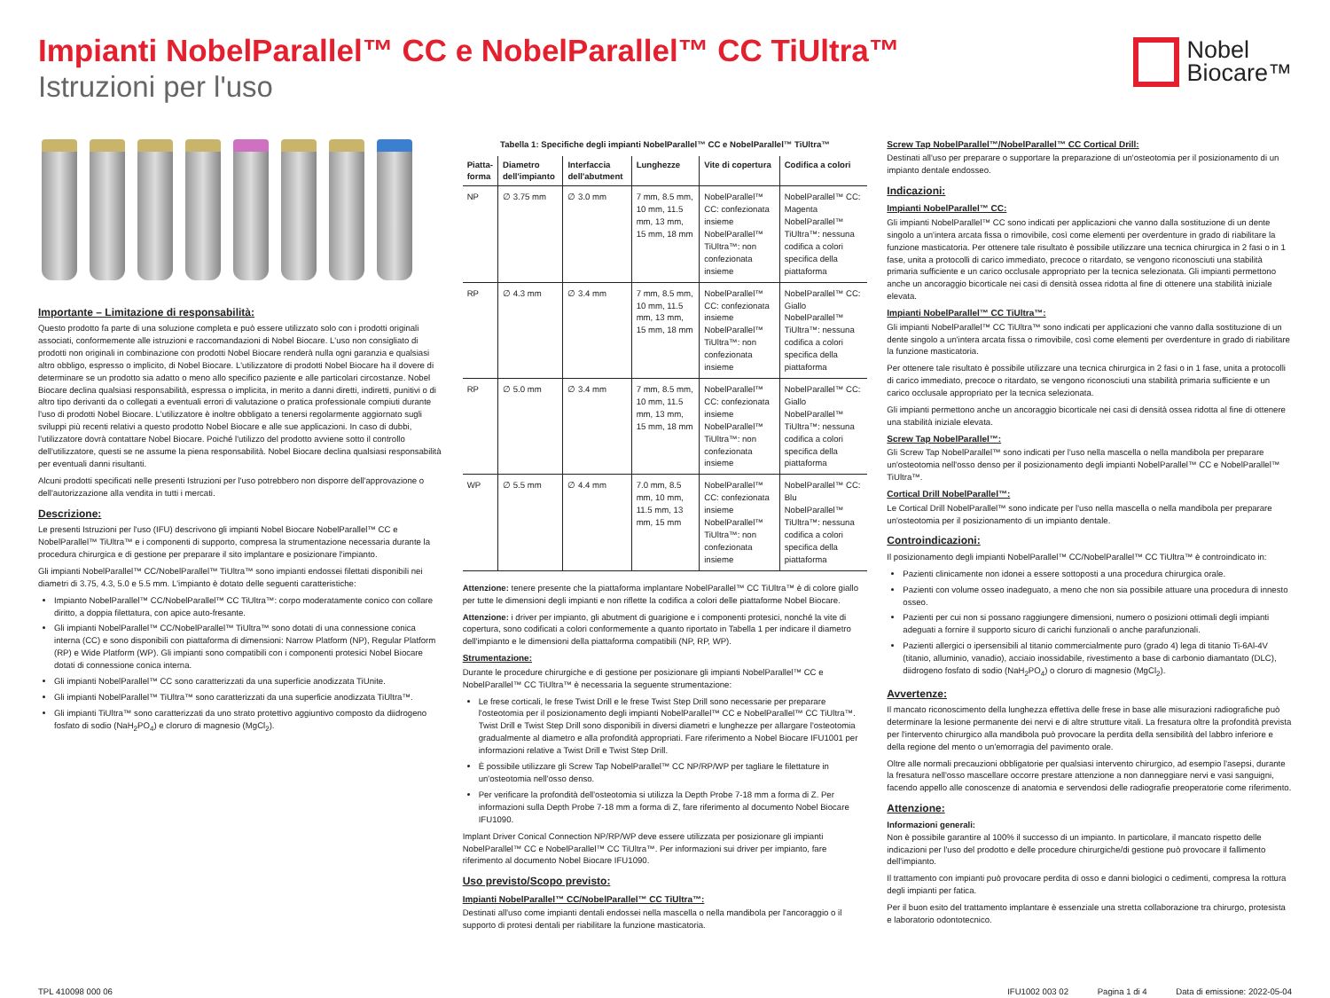Impianti NobelParallel™ CC e NobelParallel™ CC TiUltra™
Istruzioni per l'uso
Nobel
Biocare™
Importante – Limitazione di responsabilità:
Questo prodotto fa parte di una soluzione completa e può essere utilizzato solo con i prodotti originali associati, conformemente alle istruzioni e raccomandazioni di Nobel Biocare. L'uso non consigliato di prodotti non originali in combinazione con prodotti Nobel Biocare renderà nulla ogni garanzia e qualsiasi altro obbligo, espresso o implicito, di Nobel Biocare. L'utilizzatore di prodotti Nobel Biocare ha il dovere di determinare se un prodotto sia adatto o meno allo specifico paziente e alle particolari circostanze. Nobel Biocare declina qualsiasi responsabilità, espressa o implicita, in merito a danni diretti, indiretti, punitivi o di altro tipo derivanti da o collegati a eventuali errori di valutazione o pratica professionale compiuti durante l'uso di prodotti Nobel Biocare. L'utilizzatore è inoltre obbligato a tenersi regolarmente aggiornato sugli sviluppi più recenti relativi a questo prodotto Nobel Biocare e alle sue applicazioni. In caso di dubbi, l'utilizzatore dovrà contattare Nobel Biocare. Poiché l'utilizzo del prodotto avviene sotto il controllo dell'utilizzatore, questi se ne assume la piena responsabilità. Nobel Biocare declina qualsiasi responsabilità per eventuali danni risultanti.
Alcuni prodotti specificati nelle presenti Istruzioni per l'uso potrebbero non disporre dell'approvazione o dell'autorizzazione alla vendita in tutti i mercati.
Descrizione:
Le presenti Istruzioni per l'uso (IFU) descrivono gli impianti Nobel Biocare NobelParallel™ CC e NobelParallel™ TiUltra™ e i componenti di supporto, compresa la strumentazione necessaria durante la procedura chirurgica e di gestione per preparare il sito implantare e posizionare l'impianto.
Gli impianti NobelParallel™ CC/NobelParallel™ TiUltra™ sono impianti endossei filettati disponibili nei diametri di 3.75, 4.3, 5.0 e 5.5 mm. L'impianto è dotato delle seguenti caratteristiche:
Impianto NobelParallel™ CC/NobelParallel™ CC TiUltra™: corpo moderatamente conico con collare diritto, a doppia filettatura, con apice auto-fresante.
Gli impianti NobelParallel™ CC/NobelParallel™ TiUltra™ sono dotati di una connessione conica interna (CC) e sono disponibili con piattaforma di dimensioni: Narrow Platform (NP), Regular Platform (RP) e Wide Platform (WP). Gli impianti sono compatibili con i componenti protesici Nobel Biocare dotati di connessione conica interna.
Gli impianti NobelParallel™ CC sono caratterizzati da una superficie anodizzata TiUnite.
Gli impianti NobelParallel™ TiUltra™ sono caratterizzati da una superficie anodizzata TiUltra™.
Gli impianti TiUltra™ sono caratterizzati da uno strato protettivo aggiuntivo composto da diidrogeno fosfato di sodio (NaH<sub>2</sub>PO<sub>4</sub>) e cloruro di magnesio (MgCl<sub>2</sub>).
Tabella 1: Specifiche degli impianti NobelParallel™ CC e NobelParallel™ TiUltra™
| Piatta- forma | Diametro dell'impianto | Interfaccia dell'abutment | Lunghezze | Vite di copertura | Codifica a colori |
| --- | --- | --- | --- | --- | --- |
| NP | ∅ 3.75 mm | ∅ 3.0 mm | 7 mm, 8.5 mm, 10 mm, 11.5 mm, 13 mm, 15 mm, 18 mm | NobelParallel™ CC: confezionata insieme NobelParallel™ TiUltra™: non confezionata insieme | NobelParallel™ CC: Magenta NobelParallel™ TiUltra™: nessuna codifica a colori specifica della piattaforma |
| RP | ∅ 4.3 mm | ∅ 3.4 mm | 7 mm, 8.5 mm, 10 mm, 11.5 mm, 13 mm, 15 mm, 18 mm | NobelParallel™ CC: confezionata insieme NobelParallel™ TiUltra™: non confezionata insieme | NobelParallel™ CC: Giallo NobelParallel™ TiUltra™: nessuna codifica a colori specifica della piattaforma |
| RP | ∅ 5.0 mm | ∅ 3.4 mm | 7 mm, 8.5 mm, 10 mm, 11.5 mm, 13 mm, 15 mm, 18 mm | NobelParallel™ CC: confezionata insieme NobelParallel™ TiUltra™: non confezionata insieme | NobelParallel™ CC: Giallo NobelParallel™ TiUltra™: nessuna codifica a colori specifica della piattaforma |
| WP | ∅ 5.5 mm | ∅ 4.4 mm | 7.0 mm, 8.5 mm, 10 mm, 11.5 mm, 13 mm, 15 mm | NobelParallel™ CC: confezionata insieme NobelParallel™ TiUltra™: non confezionata insieme | NobelParallel™ CC: Blu NobelParallel™ TiUltra™: nessuna codifica a colori specifica della piattaforma |
Attenzione: tenere presente che la piattaforma implantare NobelParallel™ CC TiUltra™ è di colore giallo per tutte le dimensioni degli impianti e non riflette la codifica a colori delle piattaforme Nobel Biocare.
Attenzione: i driver per impianto, gli abutment di guarigione e i componenti protesici, nonché la vite di copertura, sono codificati a colori conformemente a quanto riportato in Tabella 1 per indicare il diametro dell'impianto e le dimensioni della piattaforma compatibili (NP, RP, WP).
Strumentazione:
Durante le procedure chirurgiche e di gestione per posizionare gli impianti NobelParallel™ CC e NobelParallel™ CC TiUltra™ è necessaria la seguente strumentazione:
Le frese corticali, le frese Twist Drill e le frese Twist Step Drill sono necessarie per preparare l'osteotomia per il posizionamento degli impianti NobelParallel™ CC e NobelParallel™ CC TiUltra™. Twist Drill e Twist Step Drill sono disponibili in diversi diametri e lunghezze per allargare l'osteotomia gradualmente al diametro e alla profondità appropriati. Fare riferimento a Nobel Biocare IFU1001 per informazioni relative a Twist Drill e Twist Step Drill.
È possibile utilizzare gli Screw Tap NobelParallel™ CC NP/RP/WP per tagliare le filettature in un'osteotomia nell'osso denso.
Per verificare la profondità dell'osteotomia si utilizza la Depth Probe 7-18 mm a forma di Z. Per informazioni sulla Depth Probe 7-18 mm a forma di Z, fare riferimento al documento Nobel Biocare IFU1090.
Implant Driver Conical Connection NP/RP/WP deve essere utilizzata per posizionare gli impianti NobelParallel™ CC e NobelParallel™ CC TiUltra™. Per informazioni sui driver per impianto, fare riferimento al documento Nobel Biocare IFU1090.
Uso previsto/Scopo previsto:
Impianti NobelParallel™ CC/NobelParallel™ CC TiUltra™:
Destinati all'uso come impianti dentali endossei nella mascella o nella mandibola per l'ancoraggio o il supporto di protesi dentali per riabilitare la funzione masticatoria.
Screw Tap NobelParallel™/NobelParallel™ CC Cortical Drill:
Destinati all'uso per preparare o supportare la preparazione di un'osteotomia per il posizionamento di un impianto dentale endosseo.
Indicazioni:
Impianti NobelParallel™ CC:
Gli impianti NobelParallel™ CC sono indicati per applicazioni che vanno dalla sostituzione di un dente singolo a un'intera arcata fissa o rimovibile, così come elementi per overdenture in grado di riabilitare la funzione masticatoria. Per ottenere tale risultato è possibile utilizzare una tecnica chirurgica in 2 fasi o in 1 fase, unita a protocolli di carico immediato, precoce o ritardato, se vengono riconosciuti una stabilità primaria sufficiente e un carico occlusale appropriato per la tecnica selezionata. Gli impianti permettono anche un ancoraggio bicorticale nei casi di densità ossea ridotta al fine di ottenere una stabilità iniziale elevata.
Impianti NobelParallel™ CC TiUltra™:
Gli impianti NobelParallel™ CC TiUltra™ sono indicati per applicazioni che vanno dalla sostituzione di un dente singolo a un'intera arcata fissa o rimovibile, così come elementi per overdenture in grado di riabilitare la funzione masticatoria.
Per ottenere tale risultato è possibile utilizzare una tecnica chirurgica in 2 fasi o in 1 fase, unita a protocolli di carico immediato, precoce o ritardato, se vengono riconosciuti una stabilità primaria sufficiente e un carico occlusale appropriato per la tecnica selezionata.
Gli impianti permettono anche un ancoraggio bicorticale nei casi di densità ossea ridotta al fine di ottenere una stabilità iniziale elevata.
Screw Tap NobelParallel™:
Gli Screw Tap NobelParallel™ sono indicati per l'uso nella mascella o nella mandibola per preparare un'osteotomia nell'osso denso per il posizionamento degli impianti NobelParallel™ CC e NobelParallel™ TiUltra™.
Cortical Drill NobelParallel™:
Le Cortical Drill NobelParallel™ sono indicate per l'uso nella mascella o nella mandibola per preparare un'osteotomia per il posizionamento di un impianto dentale.
Controindicazioni:
Il posizionamento degli impianti NobelParallel™ CC/NobelParallel™ CC TiUltra™ è controindicato in:
Pazienti clinicamente non idonei a essere sottoposti a una procedura chirurgica orale.
Pazienti con volume osseo inadeguato, a meno che non sia possibile attuare una procedura di innesto osseo.
Pazienti per cui non si possano raggiungere dimensioni, numero o posizioni ottimali degli impianti adeguati a fornire il supporto sicuro di carichi funzionali o anche parafunzionali.
Pazienti allergici o ipersensibili al titanio commercialmente puro (grado 4) lega di titanio Ti-6Al-4V (titanio, alluminio, vanadio), acciaio inossidabile, rivestimento a base di carbonio diamantato (DLC), diidrogeno fosfato di sodio (NaH<sub>2</sub>PO<sub>4</sub>) o cloruro di magnesio (MgCl<sub>2</sub>).
Avvertenze:
Il mancato riconoscimento della lunghezza effettiva delle frese in base alle misurazioni radiografiche può determinare la lesione permanente dei nervi e di altre strutture vitali. La fresatura oltre la profondità prevista per l'intervento chirurgico alla mandibola può provocare la perdita della sensibilità del labbro inferiore e della regione del mento o un'emorragia del pavimento orale.
Oltre alle normali precauzioni obbligatorie per qualsiasi intervento chirurgico, ad esempio l'asepsi, durante la fresatura nell'osso mascellare occorre prestare attenzione a non danneggiare nervi e vasi sanguigni, facendo appello alle conoscenze di anatomia e servendosi delle radiografie preoperatorie come riferimento.
Attenzione:
Informazioni generali:
Non è possibile garantire al 100% il successo di un impianto. In particolare, il mancato rispetto delle indicazioni per l'uso del prodotto e delle procedure chirurgiche/di gestione può provocare il fallimento dell'impianto.
Il trattamento con impianti può provocare perdita di osso e danni biologici o cedimenti, compresa la rottura degli impianti per fatica.
Per il buon esito del trattamento implantare è essenziale una stretta collaborazione tra chirurgo, protesista e laboratorio odontotecnico.
TPL 410098 000 06 IFU1002 003 02 Pagina 1 di 4 Data di emissione: 2022-05-04